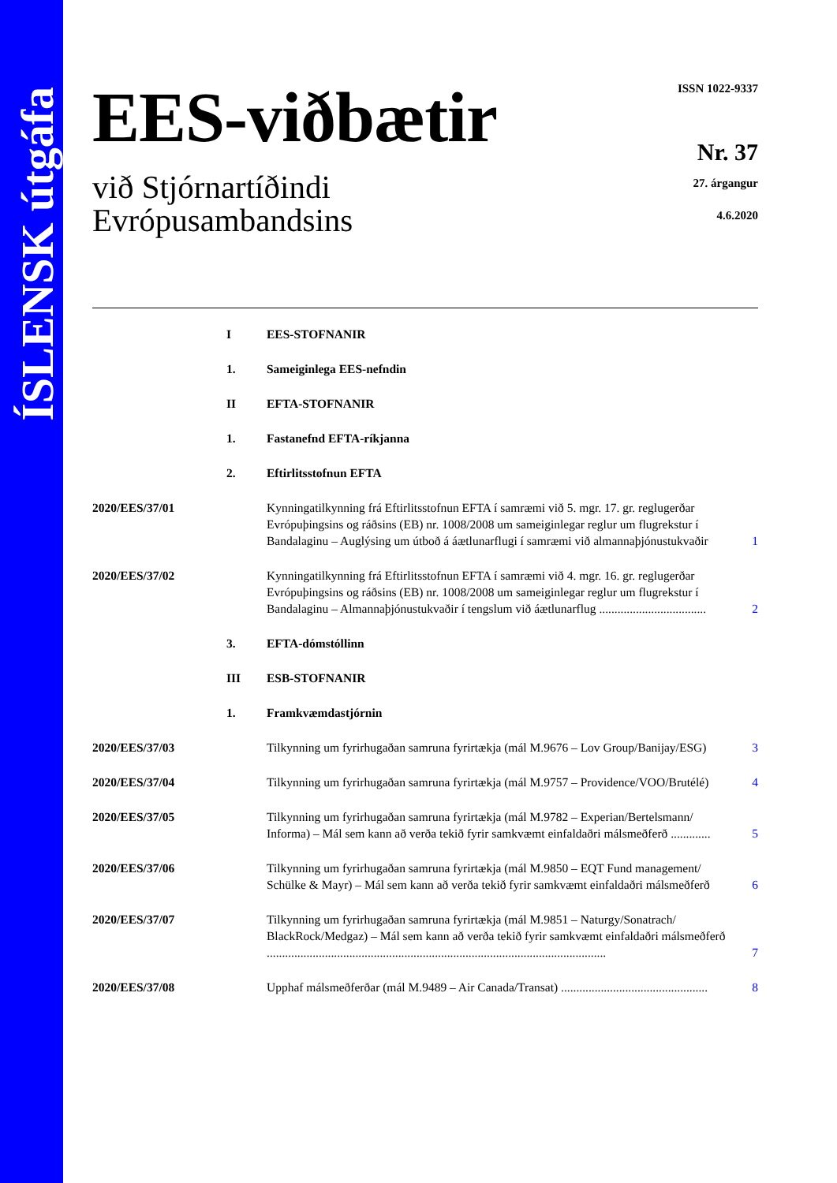ÍSLENSK útgáfa
EES-viðbætir
við Stjórnartíðindi
Evrópusambandsins
ISSN 1022-9337
Nr. 37
27. árgangur
4.6.2020
| | I | EES-STOFNANIR | |
| | 1. | Sameiginlega EES-nefndin | |
| | II | EFTA-STOFNANIR | |
| | 1. | Fastanefnd EFTA-ríkjanna | |
| | 2. | Eftirlitsstofnun EFTA | |
| 2020/EES/37/01 | | Kynningatilkynning frá Eftirlitsstofnun EFTA í samræmi við 5. mgr. 17. gr. reglugerðar Evrópuþingsins og ráðsins (EB) nr. 1008/2008 um sameiginlegar reglur um flugrekstur í Bandalaginu – Auglýsing um útboð á áætlunarflugi í samræmi við almannaþjónustukvaðir | 1 |
| 2020/EES/37/02 | | Kynningatilkynning frá Eftirlitsstofnun EFTA í samræmi við 4. mgr. 16. gr. reglugerðar Evrópuþingsins og ráðsins (EB) nr. 1008/2008 um sameiginlegar reglur um flugrekstur í Bandalaginu – Almannaþjónustukvaðir í tengslum við áætlunarflug ................................... | 2 |
| | 3. | EFTA-dómstóllinn | |
| | III | ESB-STOFNANIR | |
| | 1. | Framkvæmdastjórnin | |
| 2020/EES/37/03 | | Tilkynning um fyrirhugaðan samruna fyrirtækja (mál M.9676 – Lov Group/Banijay/ESG) | 3 |
| 2020/EES/37/04 | | Tilkynning um fyrirhugaðan samruna fyrirtækja (mál M.9757 – Providence/VOO/Brutélé) | 4 |
| 2020/EES/37/05 | | Tilkynning um fyrirhugaðan samruna fyrirtækja (mál M.9782 – Experian/Bertelsmann/ Informa) – Mál sem kann að verða tekið fyrir samkvæmt einfaldaðri málsmeðferð ............. | 5 |
| 2020/EES/37/06 | | Tilkynning um fyrirhugaðan samruna fyrirtækja (mál M.9850 – EQT Fund management/ Schülke & Mayr) – Mál sem kann að verða tekið fyrir samkvæmt einfaldaðri málsmeðferð | 6 |
| 2020/EES/37/07 | | Tilkynning um fyrirhugaðan samruna fyrirtækja (mál M.9851 – Naturgy/Sonatrach/ BlackRock/Medgaz) – Mál sem kann að verða tekið fyrir samkvæmt einfaldaðri málsmeðferð ............................................................................................................... | 7 |
| 2020/EES/37/08 | | Upphaf málsmeðferðar (mál M.9489 – Air Canada/Transat) ................................................ | 8 |